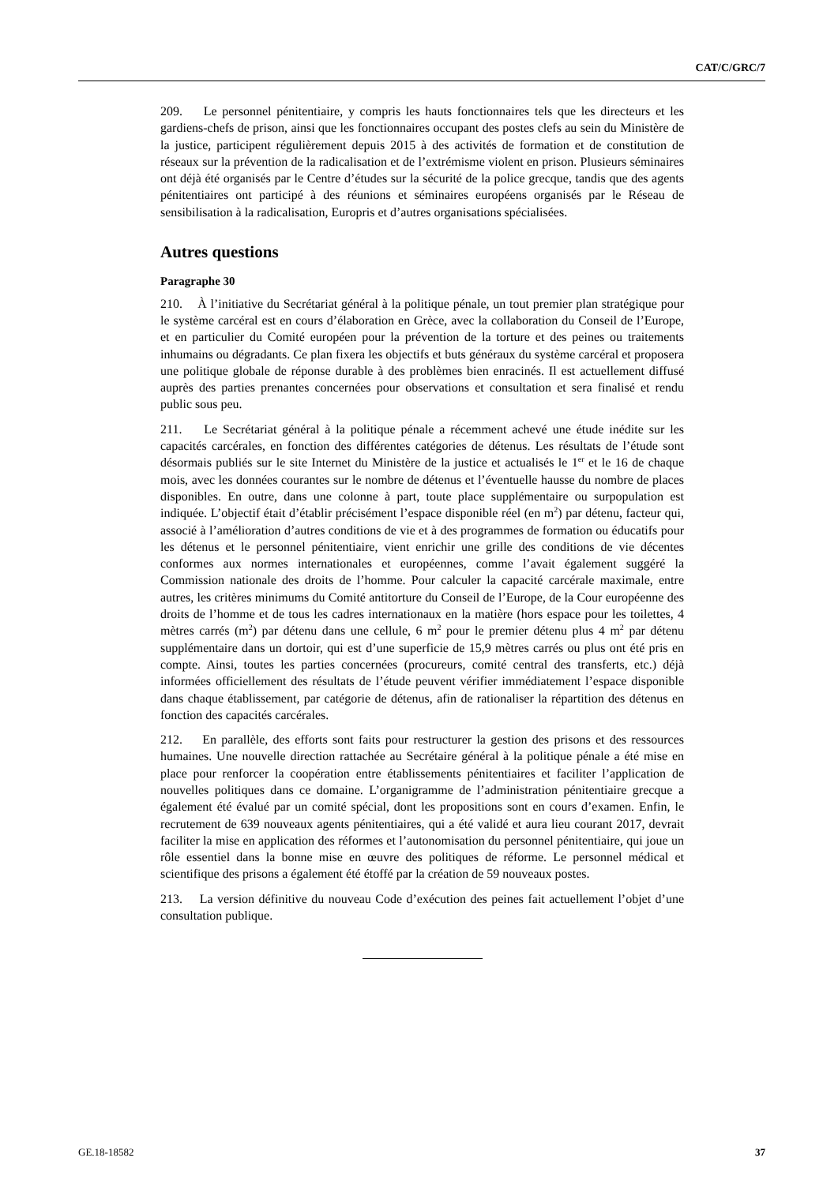CAT/C/GRC/7
209. Le personnel pénitentiaire, y compris les hauts fonctionnaires tels que les directeurs et les gardiens-chefs de prison, ainsi que les fonctionnaires occupant des postes clefs au sein du Ministère de la justice, participent régulièrement depuis 2015 à des activités de formation et de constitution de réseaux sur la prévention de la radicalisation et de l’extrémisme violent en prison. Plusieurs séminaires ont déjà été organisés par le Centre d’études sur la sécurité de la police grecque, tandis que des agents pénitentiaires ont participé à des réunions et séminaires européens organisés par le Réseau de sensibilisation à la radicalisation, Europris et d’autres organisations spécialisées.
Autres questions
Paragraphe 30
210. À l’initiative du Secrétariat général à la politique pénale, un tout premier plan stratégique pour le système carcéral est en cours d’élaboration en Grèce, avec la collaboration du Conseil de l’Europe, et en particulier du Comité européen pour la prévention de la torture et des peines ou traitements inhumains ou dégradants. Ce plan fixera les objectifs et buts généraux du système carcéral et proposera une politique globale de réponse durable à des problèmes bien enracinés. Il est actuellement diffusé auprès des parties prenantes concernées pour observations et consultation et sera finalisé et rendu public sous peu.
211. Le Secrétariat général à la politique pénale a récemment achevé une étude inédite sur les capacités carcérales, en fonction des différentes catégories de détenus. Les résultats de l’étude sont désormais publiés sur le site Internet du Ministère de la justice et actualisés le 1<sup>er</sup> et le 16 de chaque mois, avec les données courantes sur le nombre de détenus et l’éventuelle hausse du nombre de places disponibles. En outre, dans une colonne à part, toute place supplémentaire ou surpopulation est indiquée. L’objectif était d’établir précisément l’espace disponible réel (en m<sup>2</sup>) par détenu, facteur qui, associé à l’amélioration d’autres conditions de vie et à des programmes de formation ou éducatifs pour les détenus et le personnel pénitentiaire, vient enrichir une grille des conditions de vie décentes conformes aux normes internationales et européennes, comme l’avait également suggéré la Commission nationale des droits de l’homme. Pour calculer la capacité carcérale maximale, entre autres, les critères minimums du Comité antitorture du Conseil de l’Europe, de la Cour européenne des droits de l’homme et de tous les cadres internationaux en la matière (hors espace pour les toilettes, 4 mètres carrés (m<sup>2</sup>) par détenu dans une cellule, 6 m<sup>2</sup> pour le premier détenu plus 4 m<sup>2</sup> par détenu supplémentaire dans un dortoir, qui est d’une superficie de 15,9 mètres carrés ou plus ont été pris en compte. Ainsi, toutes les parties concernées (procureurs, comité central des transferts, etc.) déjà informées officiellement des résultats de l’étude peuvent vérifier immédiatement l’espace disponible dans chaque établissement, par catégorie de détenus, afin de rationaliser la répartition des détenus en fonction des capacités carcérales.
212. En parallèle, des efforts sont faits pour restructurer la gestion des prisons et des ressources humaines. Une nouvelle direction rattachée au Secrétaire général à la politique pénale a été mise en place pour renforcer la coopération entre établissements pénitentiaires et faciliter l’application de nouvelles politiques dans ce domaine. L’organigramme de l’administration pénitentiaire grecque a également été évalué par un comité spécial, dont les propositions sont en cours d’examen. Enfin, le recrutement de 639 nouveaux agents pénitentiaires, qui a été validé et aura lieu courant 2017, devrait faciliter la mise en application des réformes et l’autonomisation du personnel pénitentiaire, qui joue un rôle essentiel dans la bonne mise en œuvre des politiques de réforme. Le personnel médical et scientifique des prisons a également été étoffé par la création de 59 nouveaux postes.
213. La version définitive du nouveau Code d’exécution des peines fait actuellement l’objet d’une consultation publique.
GE.18-18582 37